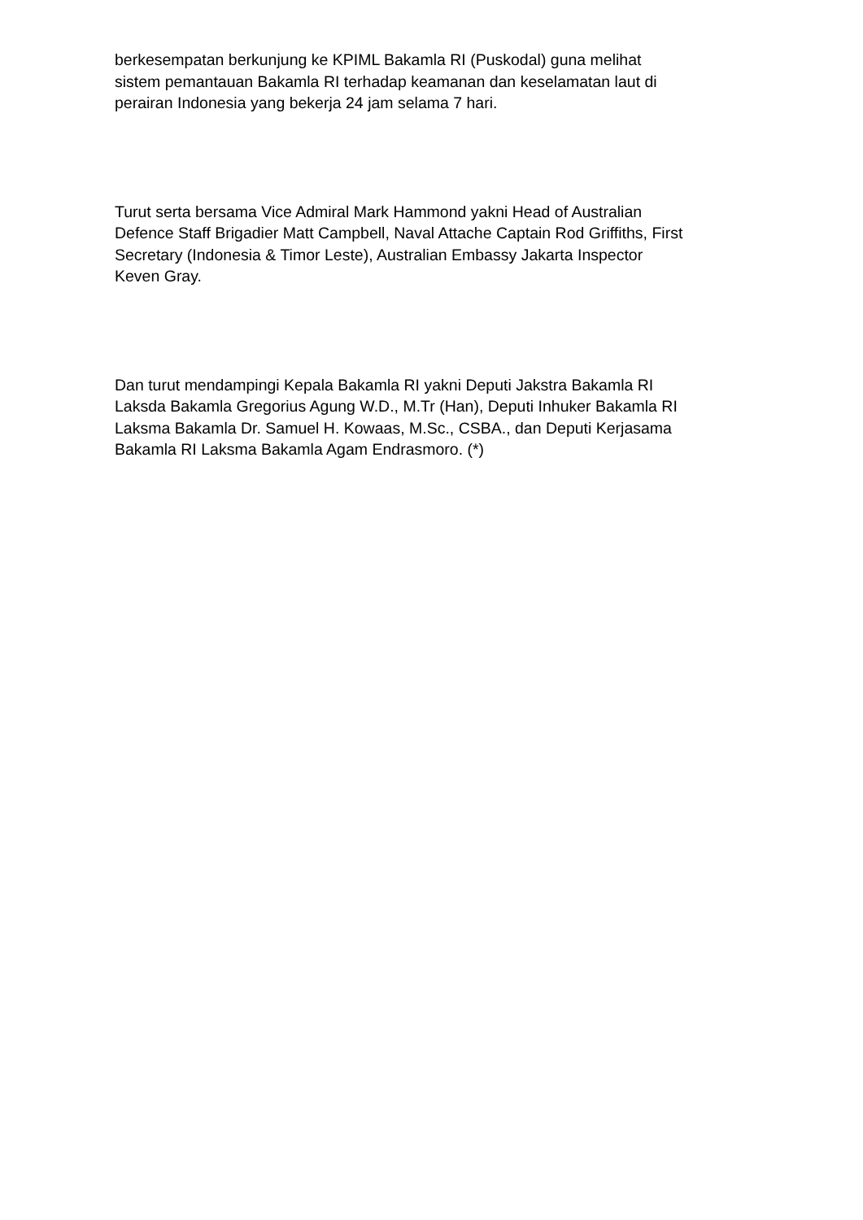berkesempatan berkunjung ke KPIML Bakamla RI (Puskodal) guna melihat
sistem pemantauan Bakamla RI terhadap keamanan dan keselamatan laut di
perairan Indonesia yang bekerja 24 jam selama 7 hari.
Turut serta bersama Vice Admiral Mark Hammond yakni Head of Australian
Defence Staff Brigadier Matt Campbell, Naval Attache Captain Rod Griffiths, First
Secretary (Indonesia & Timor Leste), Australian Embassy Jakarta Inspector
Keven Gray.
Dan turut mendampingi Kepala Bakamla RI yakni Deputi Jakstra Bakamla RI
Laksda Bakamla Gregorius Agung W.D., M.Tr (Han), Deputi Inhuker Bakamla RI
Laksma Bakamla Dr. Samuel H. Kowaas, M.Sc., CSBA., dan Deputi Kerjasama
Bakamla RI Laksma Bakamla Agam Endrasmoro. (*)